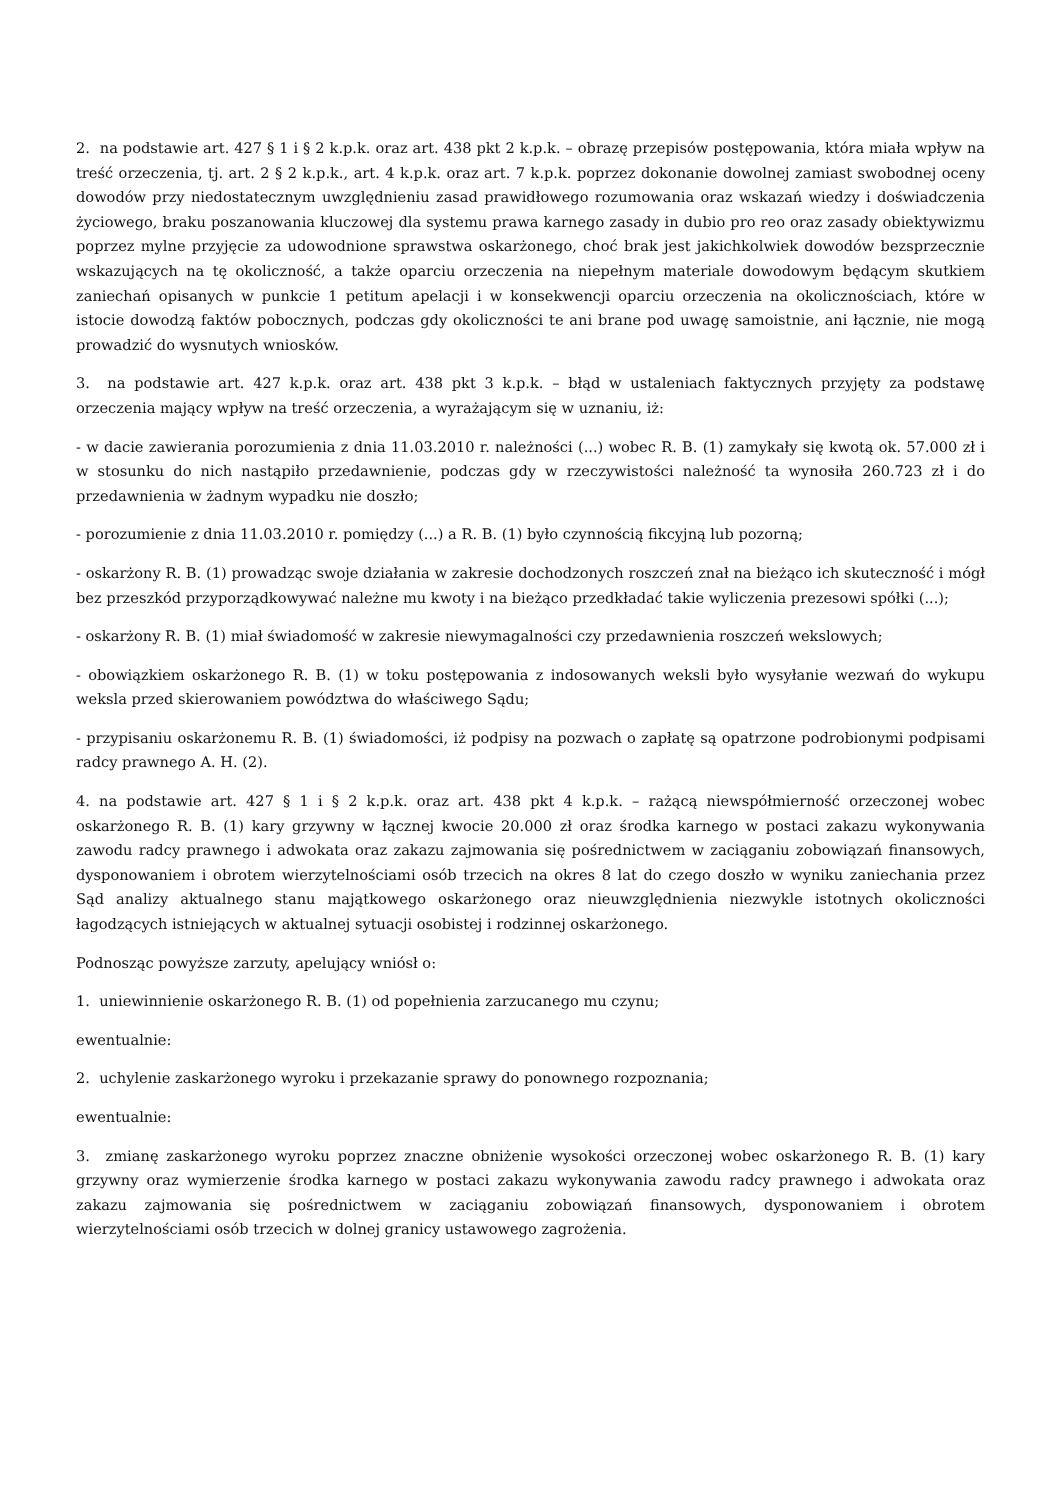2. na podstawie art. 427 § 1 i § 2 k.p.k. oraz art. 438 pkt 2 k.p.k. – obrazę przepisów postępowania, która miała wpływ na treść orzeczenia, tj. art. 2 § 2 k.p.k., art. 4 k.p.k. oraz art. 7 k.p.k. poprzez dokonanie dowolnej zamiast swobodnej oceny dowodów przy niedostatecznym uwzględnieniu zasad prawidłowego rozumowania oraz wskazań wiedzy i doświadczenia życiowego, braku poszanowania kluczowej dla systemu prawa karnego zasady in dubio pro reo oraz zasady obiektywizmu poprzez mylne przyjęcie za udowodnione sprawstwa oskarżonego, choć brak jest jakichkolwiek dowodów bezsprzecznie wskazujących na tę okoliczność, a także oparciu orzeczenia na niepełnym materiale dowodowym będącym skutkiem zaniechań opisanych w punkcie 1 petitum apelacji i w konsekwencji oparciu orzeczenia na okolicznościach, które w istocie dowodzą faktów pobocznych, podczas gdy okoliczności te ani brane pod uwagę samoistnie, ani łącznie, nie mogą prowadzić do wysnutych wniosków.
3. na podstawie art. 427 k.p.k. oraz art. 438 pkt 3 k.p.k. – błąd w ustaleniach faktycznych przyjęty za podstawę orzeczenia mający wpływ na treść orzeczenia, a wyrażającym się w uznaniu, iż:
- w dacie zawierania porozumienia z dnia 11.03.2010 r. należności (...) wobec R. B. (1) zamykały się kwotą ok. 57.000 zł i w stosunku do nich nastąpiło przedawnienie, podczas gdy w rzeczywistości należność ta wynosiła 260.723 zł i do przedawnienia w żadnym wypadku nie doszło;
- porozumienie z dnia 11.03.2010 r. pomiędzy (...) a R. B. (1) było czynnością fikcyjną lub pozorną;
- oskarżony R. B. (1) prowadząc swoje działania w zakresie dochodzonych roszczeń znał na bieżąco ich skuteczność i mógł bez przeszkód przyporządkowywać należne mu kwoty i na bieżąco przedkładać takie wyliczenia prezesowi spółki (...);
- oskarżony R. B. (1) miał świadomość w zakresie niewymagalności czy przedawnienia roszczeń wekslowych;
- obowiązkiem oskarżonego R. B. (1) w toku postępowania z indosowanych weksli było wysyłanie wezwań do wykupu weksla przed skierowaniem powództwa do właściwego Sądu;
- przypisaniu oskarżonemu R. B. (1) świadomości, iż podpisy na pozwach o zapłatę są opatrzone podrobionymi podpisami radcy prawnego A. H. (2).
4. na podstawie art. 427 § 1 i § 2 k.p.k. oraz art. 438 pkt 4 k.p.k. – rażącą niewspółmierność orzeczonej wobec oskarżonego R. B. (1) kary grzywny w łącznej kwocie 20.000 zł oraz środka karnego w postaci zakazu wykonywania zawodu radcy prawnego i adwokata oraz zakazu zajmowania się pośrednictwem w zaciąganiu zobowiązań finansowych, dysponowaniem i obrotem wierzytelnościami osób trzecich na okres 8 lat do czego doszło w wyniku zaniechania przez Sąd analizy aktualnego stanu majątkowego oskarżonego oraz nieuwzględnienia niezwykle istotnych okoliczności łagodzących istniejących w aktualnej sytuacji osobistej i rodzinnej oskarżonego.
Podnosząc powyższe zarzuty, apelujący wniósł o:
1. uniewinnienie oskarżonego R. B. (1) od popełnienia zarzucanego mu czynu;
ewentualnie:
2. uchylenie zaskarżonego wyroku i przekazanie sprawy do ponownego rozpoznania;
ewentualnie:
3. zmianę zaskarżonego wyroku poprzez znaczne obniżenie wysokości orzeczonej wobec oskarżonego R. B. (1) kary grzywny oraz wymierzenie środka karnego w postaci zakazu wykonywania zawodu radcy prawnego i adwokata oraz zakazu zajmowania się pośrednictwem w zaciąganiu zobowiązań finansowych, dysponowaniem i obrotem wierzytelnościami osób trzecich w dolnej granicy ustawowego zagrożenia.